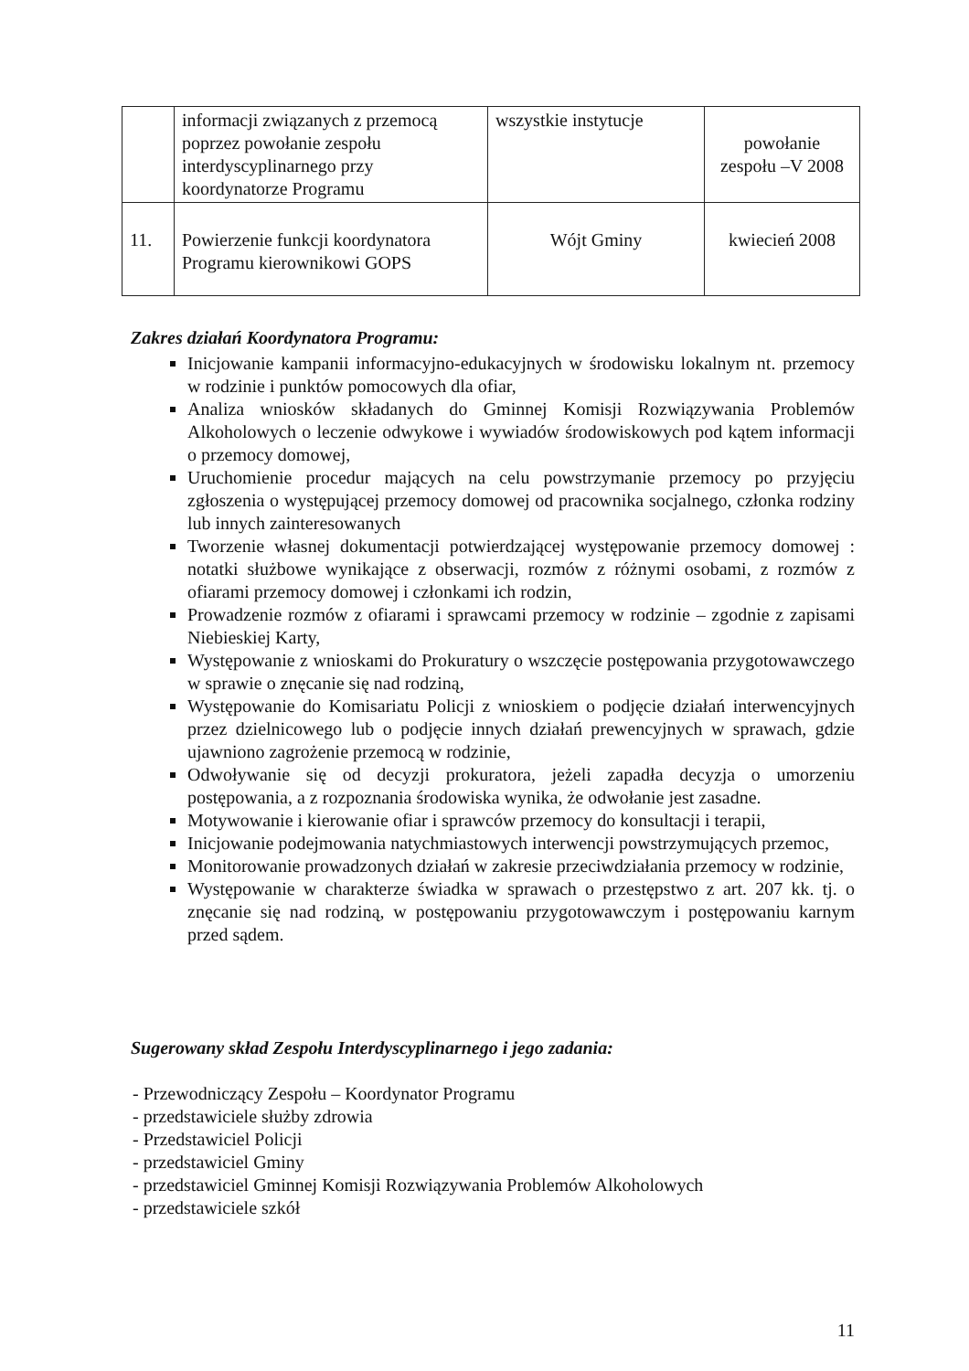| | informacji związanych z przemocą poprzez powołanie zespołu interdyscyplinarnego przy koordynatorze Programu | wszystkie instytucje | powołanie zespołu –V 2008 |
| 11. | Powierzenie funkcji koordynatora Programu kierownikowi GOPS | Wójt Gminy | kwiecień 2008 |
Zakres działań Koordynatora Programu:
Inicjowanie kampanii informacyjno-edukacyjnych w środowisku lokalnym nt. przemocy w rodzinie i punktów pomocowych dla ofiar,
Analiza wniosków składanych do Gminnej Komisji Rozwiązywania Problemów Alkoholowych o leczenie odwykowe i wywiadów środowiskowych pod kątem informacji o przemocy domowej,
Uruchomienie procedur mających na celu powstrzymanie przemocy po przyjęciu zgłoszenia o występującej przemocy domowej od pracownika socjalnego, członka rodziny lub innych zainteresowanych
Tworzenie własnej dokumentacji potwierdzającej występowanie przemocy domowej : notatki służbowe wynikające z obserwacji, rozmów z różnymi osobami, z rozmów z ofiarami przemocy domowej i członkami ich rodzin,
Prowadzenie rozmów z ofiarami i sprawcami przemocy w rodzinie – zgodnie z zapisami Niebieskiej Karty,
Występowanie z wnioskami do Prokuratury o wszczęcie postępowania przygotowawczego w sprawie o znęcanie się nad rodziną,
Występowanie do Komisariatu Policji z wnioskiem o podjęcie działań interwencyjnych przez dzielnicowego lub o podjęcie innych działań prewencyjnych w sprawach, gdzie ujawniono zagrożenie przemocą w rodzinie,
Odwoływanie się od decyzji prokuratora, jeżeli zapadła decyzja o umorzeniu postępowania, a z rozpoznania środowiska wynika, że odwołanie jest zasadne.
Motywowanie i kierowanie ofiar i sprawców przemocy do konsultacji i terapii,
Inicjowanie podejmowania natychmiastowych interwencji powstrzymujących przemoc,
Monitorowanie prowadzonych działań w zakresie przeciwdziałania przemocy w rodzinie,
Występowanie w charakterze świadka w sprawach o przestępstwo z art. 207 kk. tj. o znęcanie się nad rodziną, w postępowaniu przygotowawczym i postępowaniu karnym przed sądem.
Sugerowany skład Zespołu Interdyscyplinarnego i jego zadania:
- Przewodniczący Zespołu – Koordynator Programu
- przedstawiciele służby zdrowia
- Przedstawiciel Policji
- przedstawiciel Gminy
- przedstawiciel Gminnej Komisji Rozwiązywania Problemów Alkoholowych
- przedstawiciele szkół
11